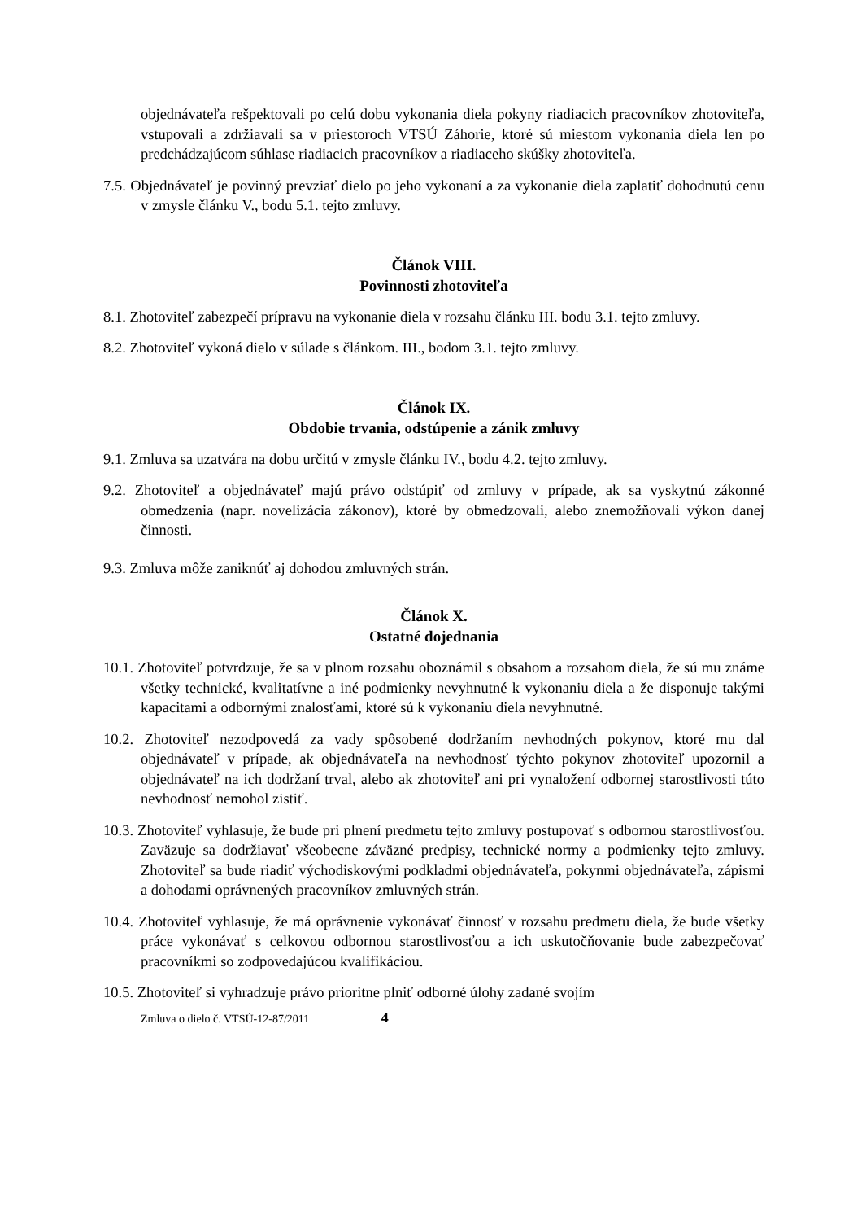objednávateľa rešpektovali po celú dobu vykonania diela pokyny riadiacich pracovníkov zhotoviteľa, vstupovali a zdržiavali sa v priestoroch VTSÚ Záhorie, ktoré sú miestom vykonania diela len po predchádzajúcom súhlase riadiacich pracovníkov a riadiaceho skúšky zhotoviteľa.
7.5. Objednávateľ je povinný prevziať dielo po jeho vykonaní a za vykonanie diela zaplatiť dohodnutú cenu v zmysle článku V., bodu 5.1. tejto zmluvy.
Článok VIII.
Povinnosti zhotoviteľa
8.1. Zhotoviteľ zabezpečí prípravu na vykonanie diela v rozsahu článku III. bodu 3.1. tejto zmluvy.
8.2. Zhotoviteľ vykoná dielo v súlade s článkom. III., bodom 3.1. tejto zmluvy.
Článok IX.
Obdobie trvania, odstúpenie a zánik zmluvy
9.1. Zmluva sa uzatvára na dobu určitú v zmysle článku IV., bodu 4.2. tejto zmluvy.
9.2. Zhotoviteľ a objednávateľ majú právo odstúpiť od zmluvy v prípade, ak sa vyskytnú zákonné obmedzenia (napr. novelizácia zákonov), ktoré by obmedzovali, alebo znemožňovali výkon danej činnosti.
9.3. Zmluva môže zaniknúť aj dohodou zmluvných strán.
Článok X.
Ostatné dojednania
10.1. Zhotoviteľ potvrdzuje, že sa v plnom rozsahu oboznámil s obsahom a rozsahom diela, že sú mu známe všetky technické, kvalitatívne a iné podmienky nevyhnutné k vykonaniu diela a že disponuje takými kapacitami a odbornými znalosťami, ktoré sú k vykonaniu diela nevyhnutné.
10.2. Zhotoviteľ nezodpovedá za vady spôsobené dodržaním nevhodných pokynov, ktoré mu dal objednávateľ v prípade, ak objednávateľa na nevhodnosť týchto pokynov zhotoviteľ upozornil a objednávateľ na ich dodržaní trval, alebo ak zhotoviteľ ani pri vynaložení odbornej starostlivosti túto nevhodnosť nemohol zistiť.
10.3. Zhotoviteľ vyhlasuje, že bude pri plnení predmetu tejto zmluvy postupovať s odbornou starostlivosťou. Zaväzuje sa dodržiavať všeobecne záväzné predpisy, technické normy a podmienky tejto zmluvy. Zhotoviteľ sa bude riadiť východiskovými podkladmi objednávateľa, pokynmi objednávateľa, zápismi a dohodami oprávnených pracovníkov zmluvných strán.
10.4. Zhotoviteľ vyhlasuje, že má oprávnenie vykonávať činnosť v rozsahu predmetu diela, že bude všetky práce vykonávať s celkovou odbornou starostlivosťou a ich uskutočňovanie bude zabezpečovať pracovníkmi so zodpovedajúcou kvalifikáciou.
10.5. Zhotoviteľ si vyhradzuje právo prioritne plniť odborné úlohy zadané svojím
Zmluva o dielo č. VTSÚ-12-87/2011 4